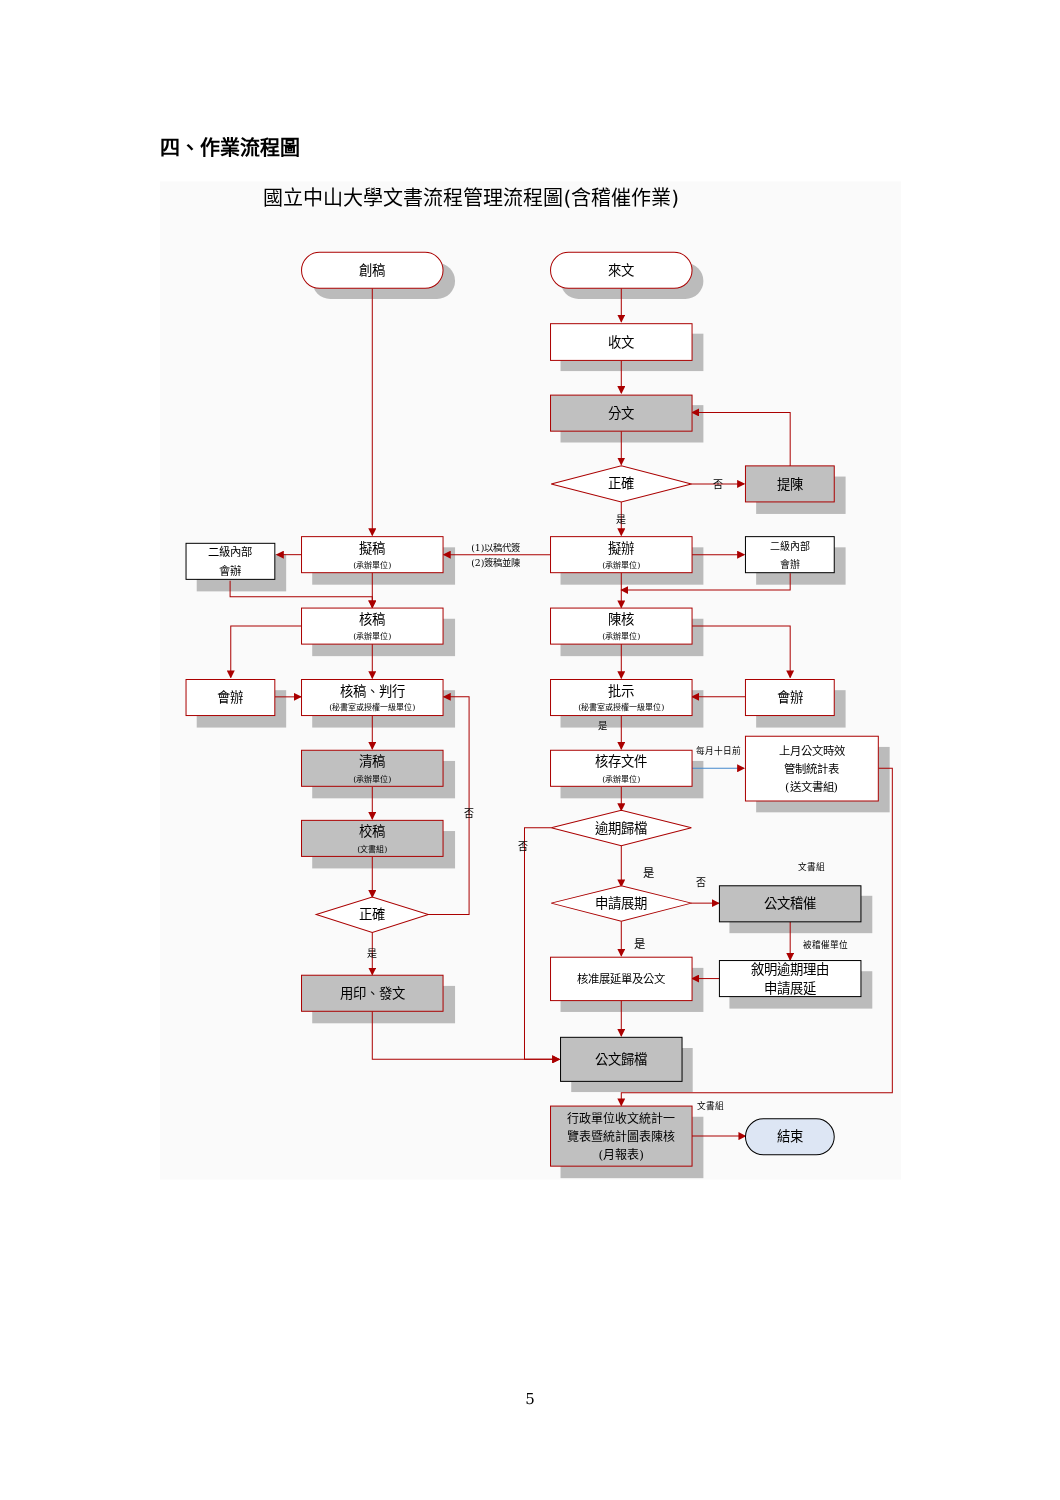四、作業流程圖
國立中山大學文書流程管理流程圖(含稽催作業)
創稿
來文
收文
分文
正確
否
提陳
是
擬稿
(承辦單位)
(1)以稿代簽
(2)簽稿並陳
擬辦
(承辦單位)
二級內部
會辦
二級內部
會辦
核稿
(承辦單位)
陳核
(承辦單位)
會辦
核稿、判行
(秘書室或授權一級單位)
批示
(秘書室或授權一級單位)
會辦
是
每月十日前
清稿
(承辦單位)
核存文件
(承辦單位)
上月公文時效
管制統計表
(送文書組)
否
逾期歸檔
校稿
(文書組)
否
是
否
文書組
申請展期
公文稽催
正確
是
被稽催單位
是
核准展延單及公文
敘明逾期理由
申請展延
用印、發文
公文歸檔
文書組
行政單位收文統計一
覽表暨統計圖表陳核
(月報表)
結束
5